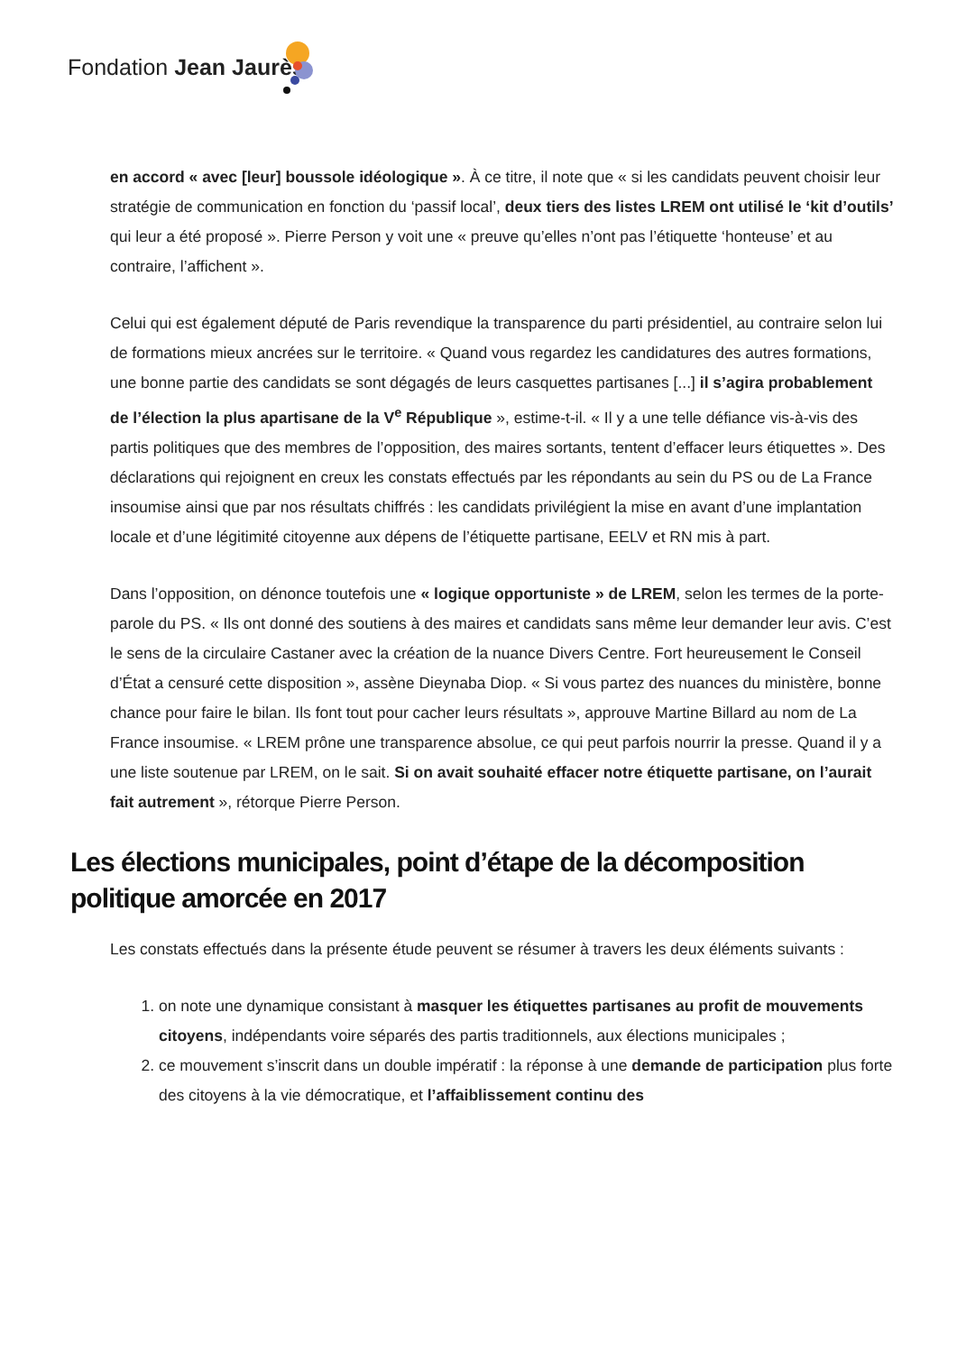Fondation Jean Jaurès
en accord « avec [leur] boussole idéologique ». À ce titre, il note que « si les candidats peuvent choisir leur stratégie de communication en fonction du ‘passif local’, deux tiers des listes LREM ont utilisé le ‘kit d’outils’ qui leur a été proposé ». Pierre Person y voit une « preuve qu’elles n’ont pas l’étiquette ‘honteuse’ et au contraire, l’affichent ».
Celui qui est également député de Paris revendique la transparence du parti présidentiel, au contraire selon lui de formations mieux ancrées sur le territoire. « Quand vous regardez les candidatures des autres formations, une bonne partie des candidats se sont dégagés de leurs casquettes partisanes [...] il s’agira probablement de l’élection la plus apartisane de la V<sup>e</sup> République », estime-t-il. « Il y a une telle défiance vis-à-vis des partis politiques que des membres de l’opposition, des maires sortants, tentent d’effacer leurs étiquettes ». Des déclarations qui rejoignent en creux les constats effectués par les répondants au sein du PS ou de La France insoumise ainsi que par nos résultats chiffrés : les candidats privilégient la mise en avant d’une implantation locale et d’une légitimité citoyenne aux dépens de l’étiquette partisane, EELV et RN mis à part.
Dans l’opposition, on dénonce toutefois une « logique opportuniste » de LREM, selon les termes de la porte-parole du PS. « Ils ont donné des soutiens à des maires et candidats sans même leur demander leur avis. C’est le sens de la circulaire Castaner avec la création de la nuance Divers Centre. Fort heureusement le Conseil d’État a censuré cette disposition », assène Dieynaba Diop. « Si vous partez des nuances du ministère, bonne chance pour faire le bilan. Ils font tout pour cacher leurs résultats », approuve Martine Billard au nom de La France insoumise. « LREM prône une transparence absolue, ce qui peut parfois nourrir la presse. Quand il y a une liste soutenue par LREM, on le sait. Si on avait souhaité effacer notre étiquette partisane, on l’aurait fait autrement », rétorque Pierre Person.
Les élections municipales, point d’étape de la décomposition politique amorcée en 2017
Les constats effectués dans la présente étude peuvent se résumer à travers les deux éléments suivants :
1. on note une dynamique consistant à masquer les étiquettes partisanes au profit de mouvements citoyens, indépendants voire séparés des partis traditionnels, aux élections municipales ;
2. ce mouvement s’inscrit dans un double impératif : la réponse à une demande de participation plus forte des citoyens à la vie démocratique, et l’affaiblissement continu des